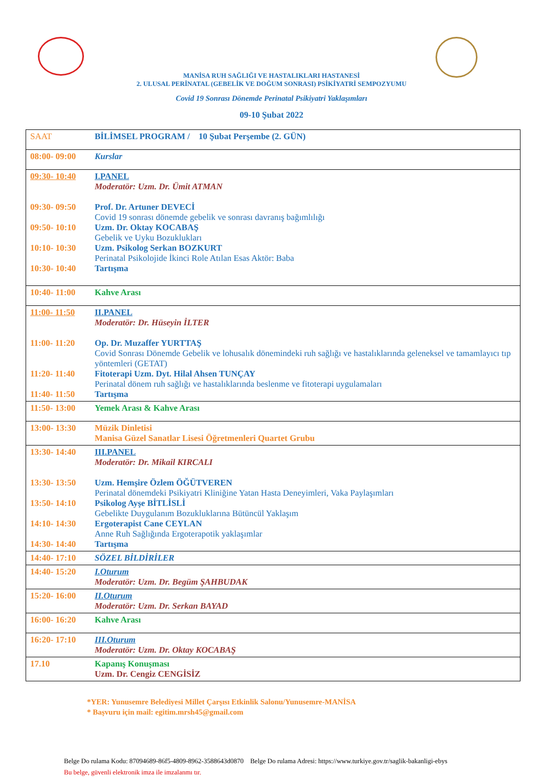MANİSA RUH SAĞLIĞI VE HASTALIKLARI HASTANESİ
2. ULUSAL PERİNATAL (GEBELİK VE DOĞUM SONRASI) PSİKİYATRİ SEMPOZYUMU
Covid 19 Sonrası Dönemde Perinatal Psikiyatri Yaklaşımları
09-10 Şubat 2022
| SAAT | BİLİMSEL PROGRAM / 10 Şubat Perşembe (2. GÜN) |
| 08:00- 09:00 | Kurslar |
| 09:30- 10:40 09:30- 09:50 09:50- 10:10 10:10- 10:30 10:30- 10:40 | I.PANEL Moderatör: Uzm. Dr. Ümit ATMAN Prof. Dr. Artuner DEVECİ Covid 19 sonrası dönemde gebelik ve sonrası davranış bağımlılığı Uzm. Dr. Oktay KOCABAŞ Gebelik ve Uyku Bozuklukları Uzm. Psikolog Serkan BOZKURT Perinatal Psikolojide İkinci Role Atılan Esas Aktör: Baba Tartışma |
| 10:40- 11:00 | Kahve Arası |
| 11:00- 11:50 11:00- 11:20 11:20- 11:40 11:40- 11:50 | II.PANEL Moderatör: Dr. Hüseyin İLTER Op. Dr. Muzaffer YURTTAŞ Covid Sonrası Dönemde Gebelik ve lohusalık dönemindeki ruh sağlığı ve hastalıklarında geleneksel ve tamamlayıcı tıp yöntemleri (GETAT) Fitoterapi Uzm. Dyt. Hilal Ahsen TUNÇAY Perinatal dönem ruh sağlığı ve hastalıklarında beslenme ve fitoterapi uygulamaları Tartışma |
| 11:50- 13:00 | Yemek Arası & Kahve Arası |
| 13:00- 13:30 | Müzik Dinletisi Manisa Güzel Sanatlar Lisesi Öğretmenleri Quartet Grubu |
| 13:30- 14:40 13:30- 13:50 13:50- 14:10 14:10- 14:30 14:30- 14:40 | III.PANEL Moderatör: Dr. Mikail KIRCALI Uzm. Hemşire Özlem ÖĞÜTVEREN Perinatal dönemdeki Psikiyatri Kliniğine Yatan Hasta Deneyimleri, Vaka Paylaşımları Psikolog Ayşe BİTLİSLİ Gebelikte Duygulanım Bozukluklarına Bütüncül Yaklaşım Ergoterapist Cane CEYLAN Anne Ruh Sağlığında Ergoterapotik yaklaşımlar Tartışma |
| 14:40- 17:10 | SÖZEL BİLDİRİLER |
| 14:40- 15:20 | I.Oturum Moderatör: Uzm. Dr. Begüm ŞAHBUDAK |
| 15:20- 16:00 | II.Oturum Moderatör: Uzm. Dr. Serkan BAYAD |
| 16:00- 16:20 | Kahve Arası |
| 16:20- 17:10 | III.Oturum Moderatör: Uzm. Dr. Oktay KOCABAŞ |
| 17.10 | Kapanış Konuşması Uzm. Dr. Cengiz CENGİSİZ |
*YER: Yunusemre Belediyesi Millet Çarşısı Etkinlik Salonu/Yunusemre-MANİSA
* Başvuru için mail: egitim.mrsh45@gmail.com
Belge Do rulama Kodu: 87094689-86f5-4809-8962-3588643d0870 Belge Do rulama Adresi: https://www.turkiye.gov.tr/saglik-bakanligi-ebys
Bu belge, güvenli elektronik imza ile imzalanmı tır.